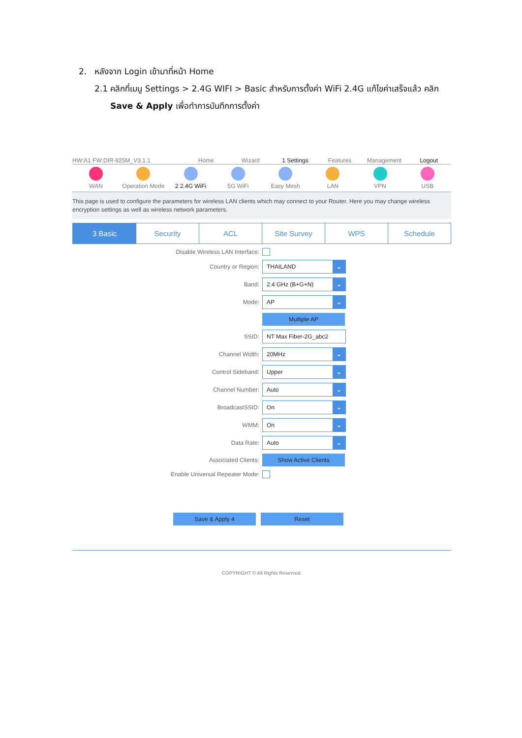2. หลังจาก Login เข้ามาที่หน้า Home
2.1 คลิกที่เมนู Settings > 2.4G WIFI > Basic สำหรับการตั้งค่า WiFi 2.4G แก้ไขค่าเสร็จแล้ว คลิก
Save & Apply เพื่อทำการบันทึกการตั้งค่า
HW:A1 FW:DIR-825M_V3.1.1
Home
Wizard
1 Settings
Features
Management
Logout
WAN Operation Mode 2 2.4G WiFi 5G WiFi Easy Mesh LAN VPN USB
This page is used to configure the parameters for wireless LAN clients which may connect to your Router. Here you may change wireless encryption settings as well as wireless network parameters.
3 Basic Security ACL Site Survey WPS Schedule
Disable Wireless LAN Interface:
Country or Region:
THAILAND ⌄
Band:
2.4 GHz (B+G+N) ⌄
Mode:
AP ⌄
Multiple AP
SSID:
NT Max Fiber-2G_abc2
Channel Width:
20MHz ⌄
Control Sideband:
Upper ⌄
Channel Number:
Auto ⌄
BroadcastSSID:
On ⌄
WMM:
On ⌄
Data Rate:
Auto ⌄
Associated Clients:
Show Active Clients
Enable Universal Repeater Mode:
Save & Apply 4 Reset
COPYRIGHT © All Rights Reserved.